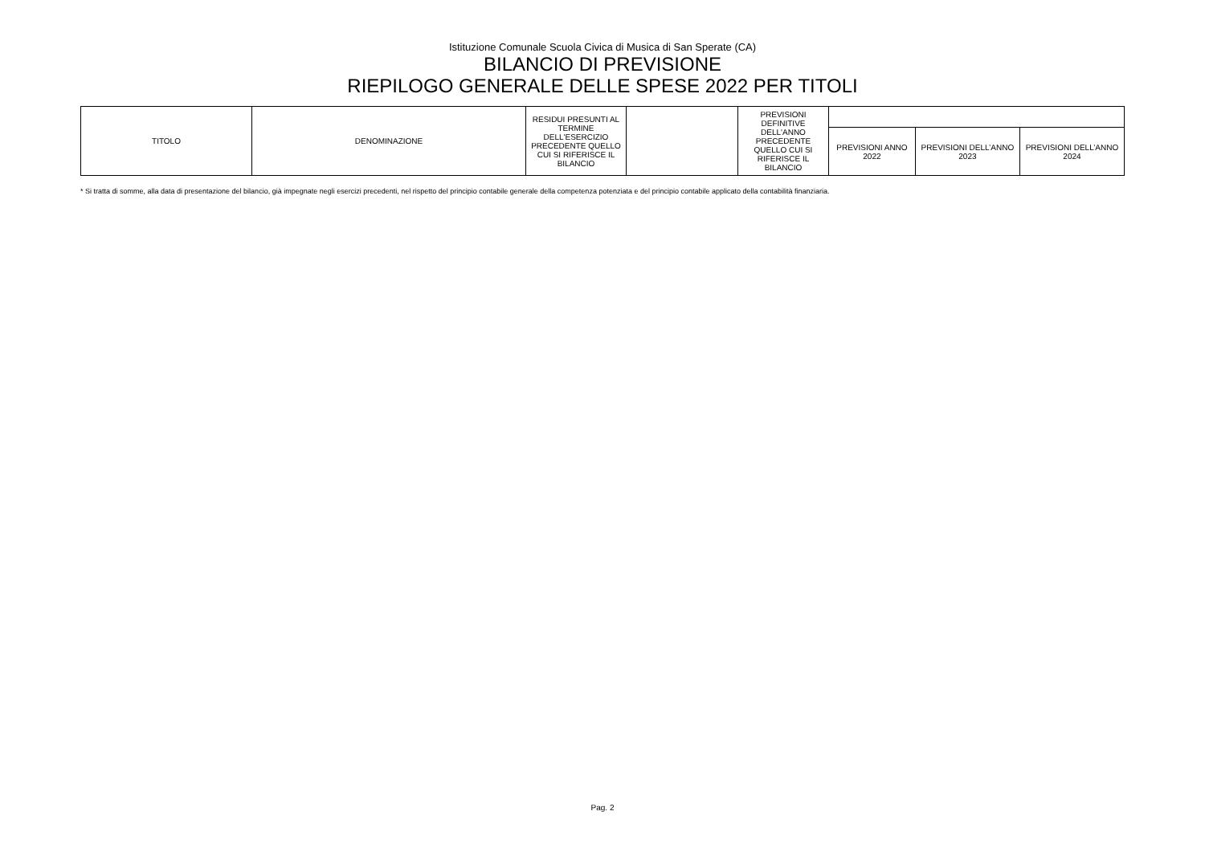Istituzione Comunale Scuola Civica di Musica di San Sperate (CA)
BILANCIO DI PREVISIONE
RIEPILOGO GENERALE DELLE SPESE 2022 PER TITOLI
| TITOLO | DENOMINAZIONE | RESIDUI PRESUNTI AL TERMINE DELL'ESERCIZIO PRECEDENTE QUELLO CUI SI RIFERISCE IL BILANCIO | | PREVISIONI DEFINITIVE DELL'ANNO PRECEDENTE QUELLO CUI SI RIFERISCE IL BILANCIO | | | |
| | | | | | PREVISIONI ANNO 2022 | PREVISIONI DELL’ANNO 2023 | PREVISIONI DELL’ANNO 2024 |
* Si tratta di somme, alla data di presentazione del bilancio, già impegnate negli esercizi precedenti, nel rispetto del principio contabile generale della competenza potenziata e del principio contabile applicato della contabilità finanziaria.
Pag. 2